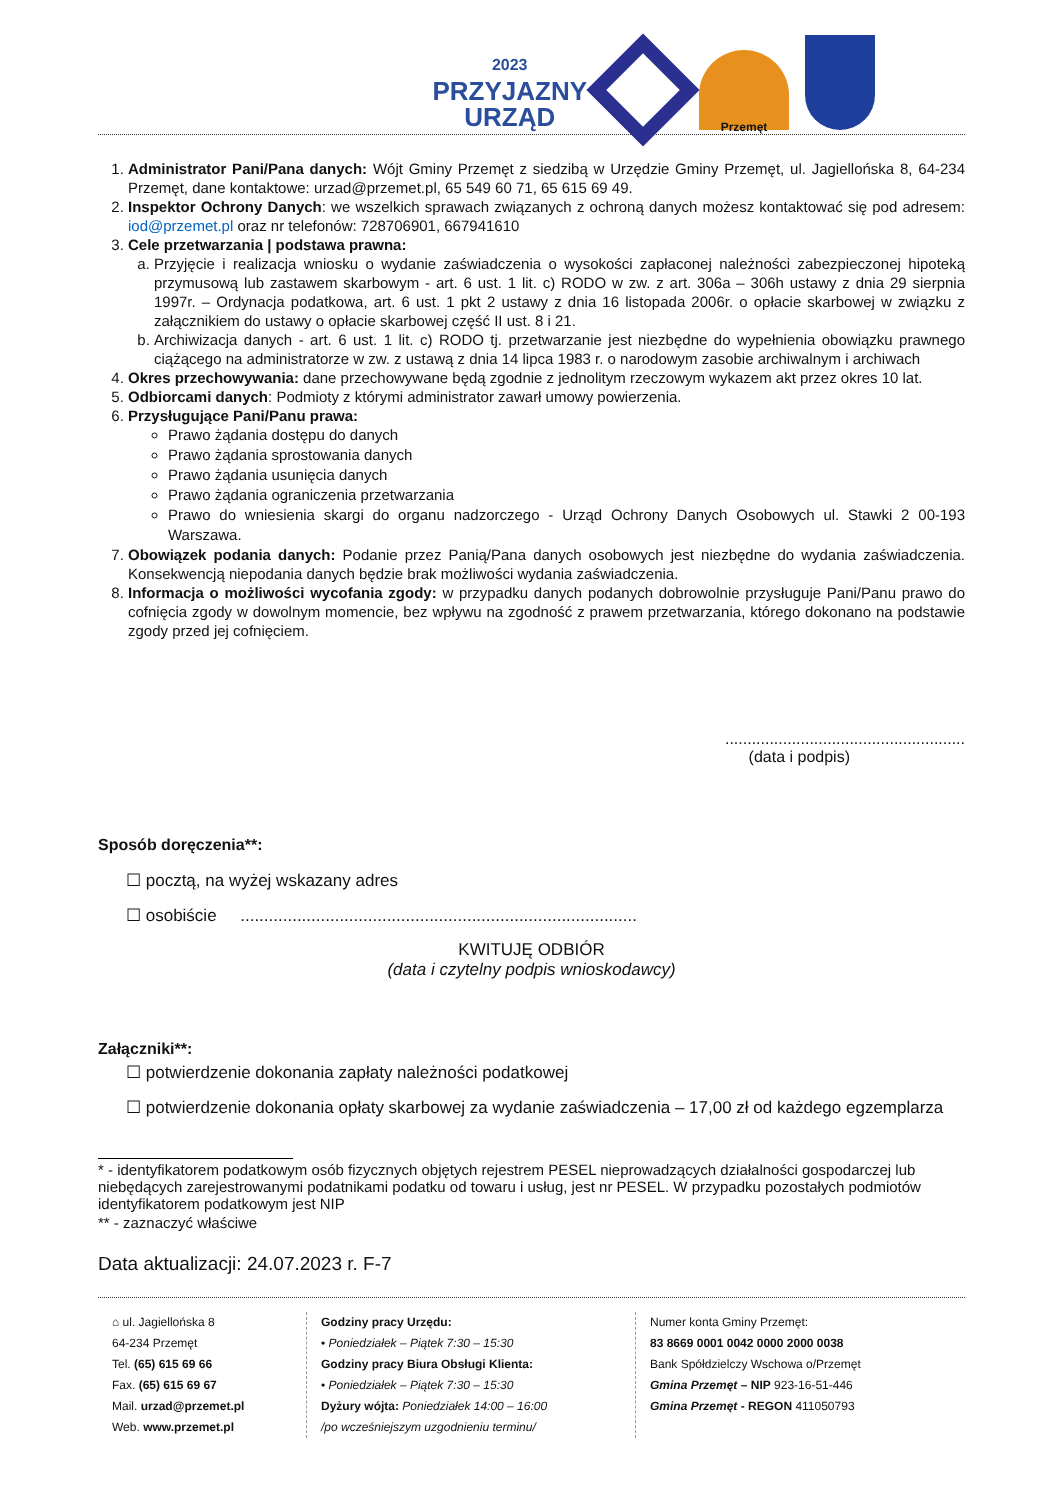2023
PRZYJAZNY
URZĄD
Przemęt
1. Administrator Pani/Pana danych: Wójt Gminy Przemęt z siedzibą w Urzędzie Gminy Przemęt, ul. Jagiellońska 8, 64-234 Przemęt, dane kontaktowe: urzad@przemet.pl, 65 549 60 71, 65 615 69 49.
2. Inspektor Ochrony Danych: we wszelkich sprawach związanych z ochroną danych możesz kontaktować się pod adresem: iod@przemet.pl oraz nr telefonów: 728706901, 667941610
3. Cele przetwarzania | podstawa prawna:
a. Przyjęcie i realizacja wniosku o wydanie zaświadczenia o wysokości zapłaconej należności zabezpieczonej hipoteką przymusową lub zastawem skarbowym - art. 6 ust. 1 lit. c) RODO w zw. z art. 306a – 306h ustawy z dnia 29 sierpnia 1997r. – Ordynacja podatkowa, art. 6 ust. 1 pkt 2 ustawy z dnia 16 listopada 2006r. o opłacie skarbowej w związku z załącznikiem do ustawy o opłacie skarbowej część II ust. 8 i 21.
b. Archiwizacja danych - art. 6 ust. 1 lit. c) RODO tj. przetwarzanie jest niezbędne do wypełnienia obowiązku prawnego ciążącego na administratorze w zw. z ustawą z dnia 14 lipca 1983 r. o narodowym zasobie archiwalnym i archiwach
4. Okres przechowywania: dane przechowywane będą zgodnie z jednolitym rzeczowym wykazem akt przez okres 10 lat.
5. Odbiorcami danych: Podmioty z którymi administrator zawarł umowy powierzenia.
6. Przysługujące Pani/Panu prawa:
Prawo żądania dostępu do danych
Prawo żądania sprostowania danych
Prawo żądania usunięcia danych
Prawo żądania ograniczenia przetwarzania
Prawo do wniesienia skargi do organu nadzorczego - Urząd Ochrony Danych Osobowych ul. Stawki 2 00-193 Warszawa.
7. Obowiązek podania danych: Podanie przez Panią/Pana danych osobowych jest niezbędne do wydania zaświadczenia. Konsekwencją niepodania danych będzie brak możliwości wydania zaświadczenia.
8. Informacja o możliwości wycofania zgody: w przypadku danych podanych dobrowolnie przysługuje Pani/Panu prawo do cofnięcia zgody w dowolnym momencie, bez wpływu na zgodność z prawem przetwarzania, którego dokonano na podstawie zgody przed jej cofnięciem.
......................................................
(data i podpis)
Sposób doręczenia**:
☐ pocztą, na wyżej wskazany adres
☐ osobiście ....................................................................................
KWITUJĘ ODBIÓR
(data i czytelny podpis wnioskodawcy)
Załączniki**:
☐ potwierdzenie dokonania zapłaty należności podatkowej
☐ potwierdzenie dokonania opłaty skarbowej za wydanie zaświadczenia – 17,00 zł od każdego egzemplarza
* - identyfikatorem podatkowym osób fizycznych objętych rejestrem PESEL nieprowadzących działalności gospodarczej lub niebędących zarejestrowanymi podatnikami podatku od towaru i usług, jest nr PESEL. W przypadku pozostałych podmiotów identyfikatorem podatkowym jest NIP
** - zaznaczyć właściwe
Data aktualizacji: 24.07.2023 r. F-7
⌂ ul. Jagiellońska 8
64-234 Przemęt
Tel. (65) 615 69 66
Fax. (65) 615 69 67
Mail. urzad@przemet.pl
Web. www.przemet.pl
Godziny pracy Urzędu:
• Poniedziałek – Piątek 7:30 – 15:30
Godziny pracy Biura Obsługi Klienta:
• Poniedziałek – Piątek 7:30 – 15:30
Dyżury wójta: Poniedziałek 14:00 – 16:00
/po wcześniejszym uzgodnieniu terminu/
Numer konta Gminy Przemęt:
83 8669 0001 0042 0000 2000 0038
Bank Spółdzielczy Wschowa o/Przemęt
Gmina Przemęt – NIP 923-16-51-446
Gmina Przemęt - REGON 411050793